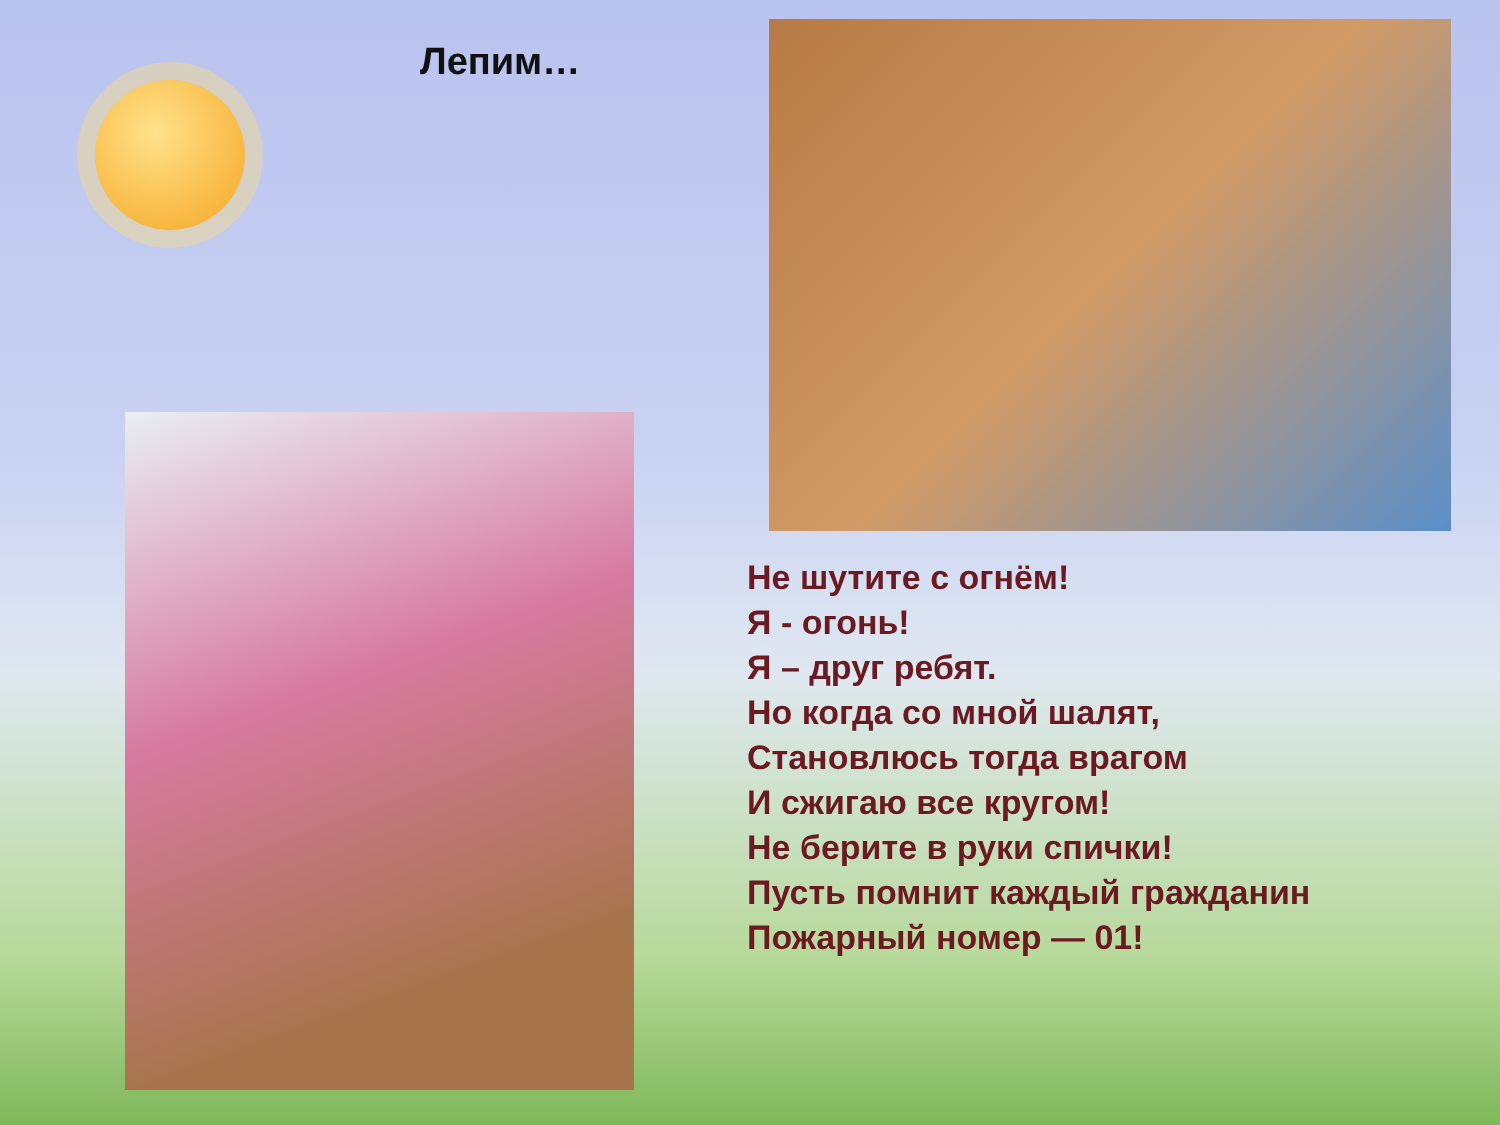Лепим…
Не шутите с огнём!
Я - огонь!
Я – друг ребят.
Но когда со мной шалят,
Становлюсь тогда врагом
И сжигаю все кругом!
Не берите в руки спички!
Пусть помнит каждый гражданин
Пожарный номер — 01!